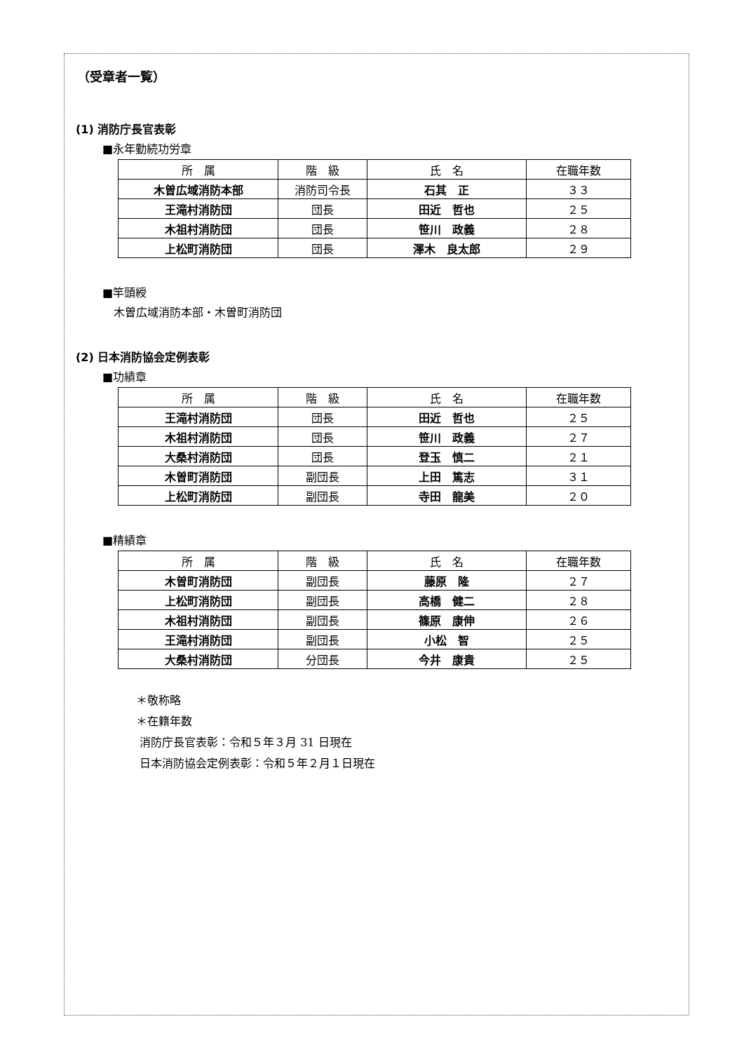（受章者一覧）
(1) 消防庁長官表彰
■永年勤続功労章
| 所 属 | 階 級 | 氏 名 | 在職年数 |
| --- | --- | --- | --- |
| 木曽広域消防本部 | 消防司令長 | 石其 正 | ３３ |
| 王滝村消防団 | 団長 | 田近 哲也 | ２５ |
| 木祖村消防団 | 団長 | 笹川 政義 | ２８ |
| 上松町消防団 | 団長 | 澤木 良太郎 | ２９ |
■竿頭綬
木曽広域消防本部・木曽町消防団
(2) 日本消防協会定例表彰
■功績章
| 所 属 | 階 級 | 氏 名 | 在職年数 |
| --- | --- | --- | --- |
| 王滝村消防団 | 団長 | 田近 哲也 | ２５ |
| 木祖村消防団 | 団長 | 笹川 政義 | ２７ |
| 大桑村消防団 | 団長 | 登玉 慎二 | ２１ |
| 木曽町消防団 | 副団長 | 上田 篤志 | ３１ |
| 上松町消防団 | 副団長 | 寺田 龍美 | ２０ |
■精績章
| 所 属 | 階 級 | 氏 名 | 在職年数 |
| --- | --- | --- | --- |
| 木曽町消防団 | 副団長 | 藤原 隆 | ２７ |
| 上松町消防団 | 副団長 | 高橋 健二 | ２８ |
| 木祖村消防団 | 副団長 | 篠原 康伸 | ２６ |
| 王滝村消防団 | 副団長 | 小松 智 | ２５ |
| 大桑村消防団 | 分団長 | 今井 康貴 | ２５ |
＊敬称略
＊在籍年数
消防庁長官表彰：令和５年３月 31 日現在
日本消防協会定例表彰：令和５年２月１日現在